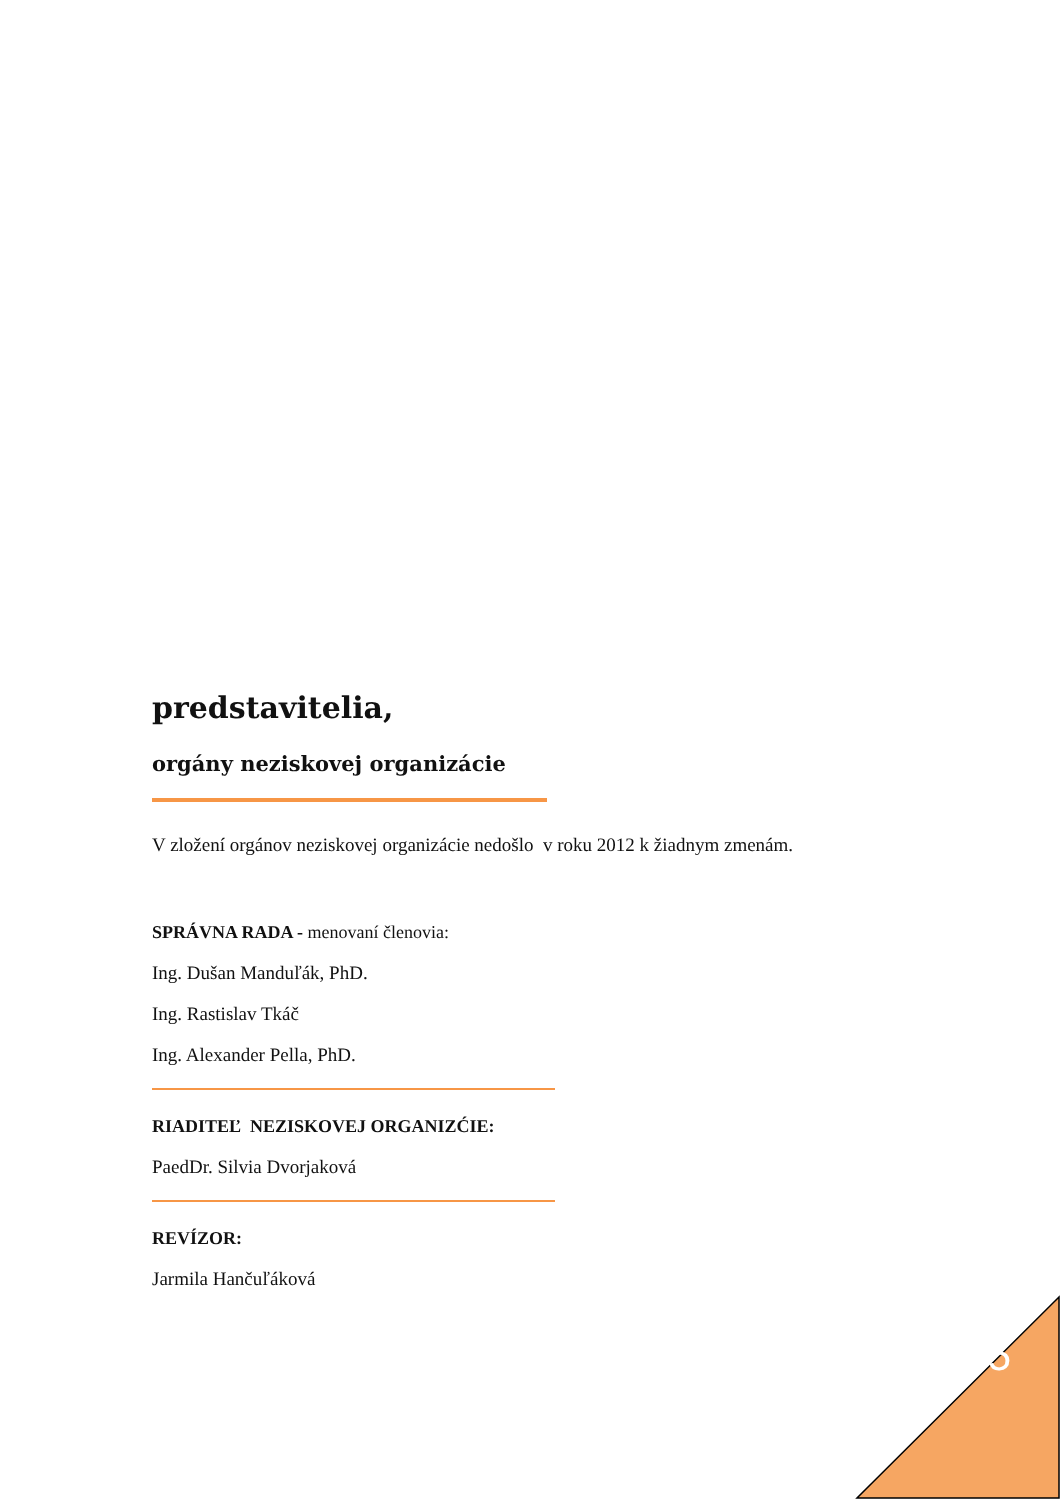predstavitelia,
orgány neziskovej organizácie
V zložení orgánov neziskovej organizácie nedošlo v roku 2012 k žiadnym zmenám.
SPRÁVNA RADA - menovaní členovia:
Ing. Dušan Manduľák, PhD.
Ing. Rastislav Tkáč
Ing. Alexander Pella, PhD.
RIADITEĽ NEZISKOVEJ ORGANIZĆIE:
PaedDr. Silvia Dvorjaková
REVÍZOR:
Jarmila Hančuľáková
5